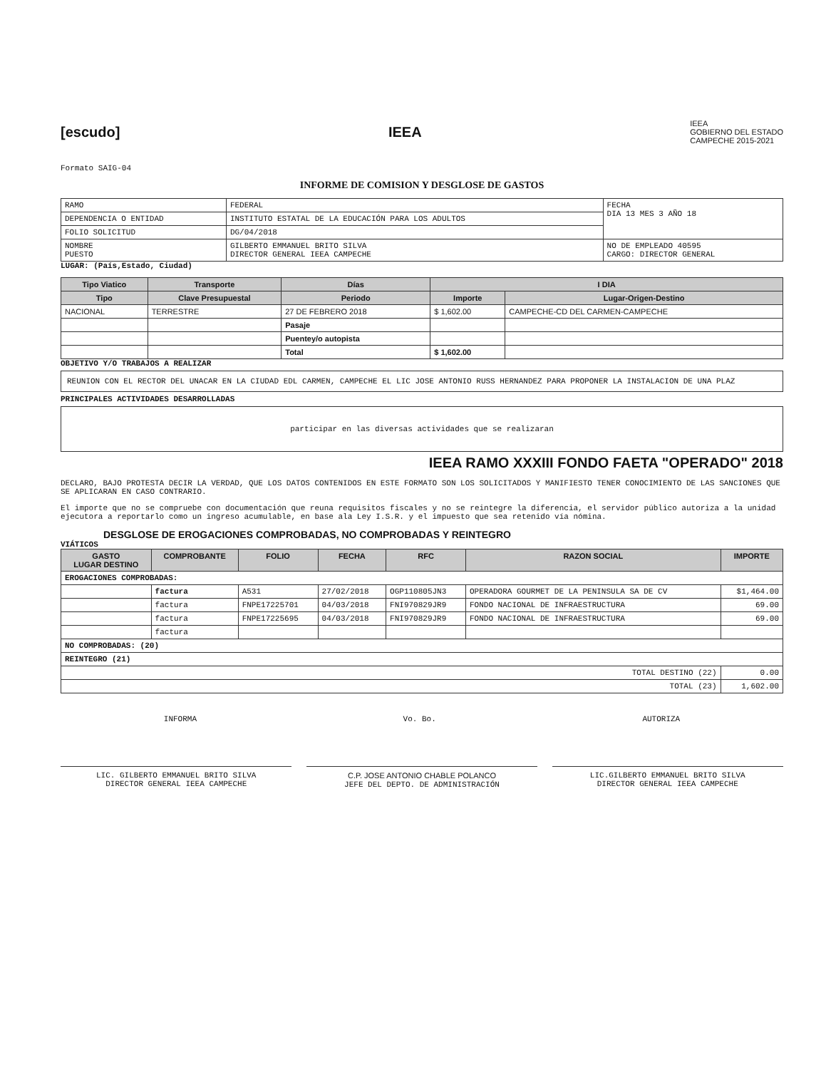[escudo] IEEA
IEEA
GOBIERNO DEL ESTADO
CAMPECHE 2015-2021
Formato SAIG-04
INFORME DE COMISION Y DESGLOSE DE GASTOS
| RAMO | FEDERAL | FECHA DIA 13 MES 3 AÑO 18 |
| DEPENDENCIA O ENTIDAD | INSTITUTO ESTATAL DE LA EDUCACIÓN PARA LOS ADULTOS | |
| FOLIO SOLICITUD | DG/04/2018 | |
| NOMBRE PUESTO | GILBERTO EMMANUEL BRITO SILVA DIRECTOR GENERAL IEEA CAMPECHE | NO DE EMPLEADO 40595 CARGO: DIRECTOR GENERAL |
LUGAR: (País,Estado, Ciudad)
| Tipo Viatico | Transporte | Días | I DIA | |
| --- | --- | --- | --- | --- |
| Tipo | Clave Presupuestal | Periodo | Importe | Lugar-Origen-Destino |
| NACIONAL | TERRESTRE | 27 DE FEBRERO 2018 | $ 1,602.00 | CAMPECHE-CD DEL CARMEN-CAMPECHE |
| | | Pasaje | | |
| | | Puentey/o autopista | | |
| | | Total | $ 1,602.00 | |
OBJETIVO Y/O TRABAJOS A REALIZAR
REUNION CON EL RECTOR DEL UNACAR EN LA CIUDAD EDL CARMEN, CAMPECHE EL LIC JOSE ANTONIO RUSS HERNANDEZ PARA PROPONER LA INSTALACION DE UNA PLAZ
PRINCIPALES ACTIVIDADES DESARROLLADAS
participar en las diversas actividades que se realizaran
IEEA RAMO XXXIII FONDO FAETA "OPERADO" 2018
DECLARO, BAJO PROTESTA DECIR LA VERDAD, QUE LOS DATOS CONTENIDOS EN ESTE FORMATO SON LOS SOLICITADOS Y MANIFIESTO TENER CONOCIMIENTO DE LAS SANCIONES QUE SE APLICARAN EN CASO CONTRARIO.
El importe que no se compruebe con documentación que reuna requisitos fiscales y no se reintegre la diferencia, el servidor público autoriza a la unidad ejecutora a reportarlo como un ingreso acumulable, en base ala Ley I.S.R. y el impuesto que sea retenido vía nómina.
DESGLOSE DE EROGACIONES COMPROBADAS, NO COMPROBADAS Y REINTEGRO
VIÁTICOS
| GASTO LUGAR DESTINO | COMPROBANTE | FOLIO | FECHA | RFC | RAZON SOCIAL | IMPORTE |
| --- | --- | --- | --- | --- | --- | --- |
| EROGACIONES COMPROBADAS: | | | | | | |
| | factura | A531 | 27/02/2018 | OGP110805JN3 | OPERADORA GOURMET DE LA PENINSULA SA DE CV | $1,464.00 |
| | factura | FNPE17225701 | 04/03/2018 | FNI970829JR9 | FONDO NACIONAL DE INFRAESTRUCTURA | 69.00 |
| | factura | FNPE17225695 | 04/03/2018 | FNI970829JR9 | FONDO NACIONAL DE INFRAESTRUCTURA | 69.00 |
| | factura | | | | | |
| NO COMPROBADAS: (20) | | | | | | |
| REINTEGRO (21) | | | | | | |
| TOTAL DESTINO (22) | | | | | | 0.00 |
| TOTAL (23) | | | | | | 1,602.00 |
INFORMA Vo. Bo. AUTORIZA
LIC. GILBERTO EMMANUEL BRITO SILVA
DIRECTOR GENERAL IEEA CAMPECHE
C.P. JOSE ANTONIO CHABLE POLANCO
JEFE DEL DEPTO. DE ADMINISTRACIÓN
LIC.GILBERTO EMMANUEL BRITO SILVA
DIRECTOR GENERAL IEEA CAMPECHE